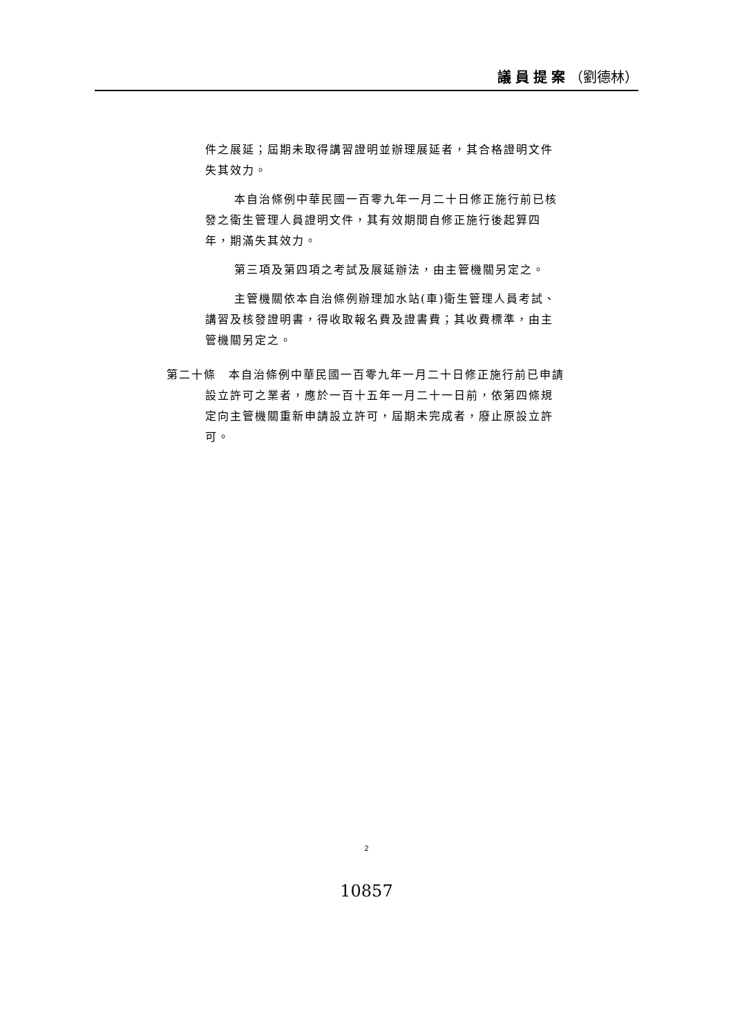議員提案（劉德林）
件之展延；屆期未取得講習證明並辦理展延者，其合格證明文件失其效力。
本自治條例中華民國一百零九年一月二十日修正施行前已核發之衛生管理人員證明文件，其有效期間自修正施行後起算四年，期滿失其效力。
第三項及第四項之考試及展延辦法，由主管機關另定之。
主管機關依本自治條例辦理加水站(車)衛生管理人員考試、講習及核發證明書，得收取報名費及證書費；其收費標準，由主管機關另定之。
第二十條　本自治條例中華民國一百零九年一月二十日修正施行前已申請設立許可之業者，應於一百十五年一月二十一日前，依第四條規定向主管機關重新申請設立許可，屆期未完成者，廢止原設立許可。
2
10857